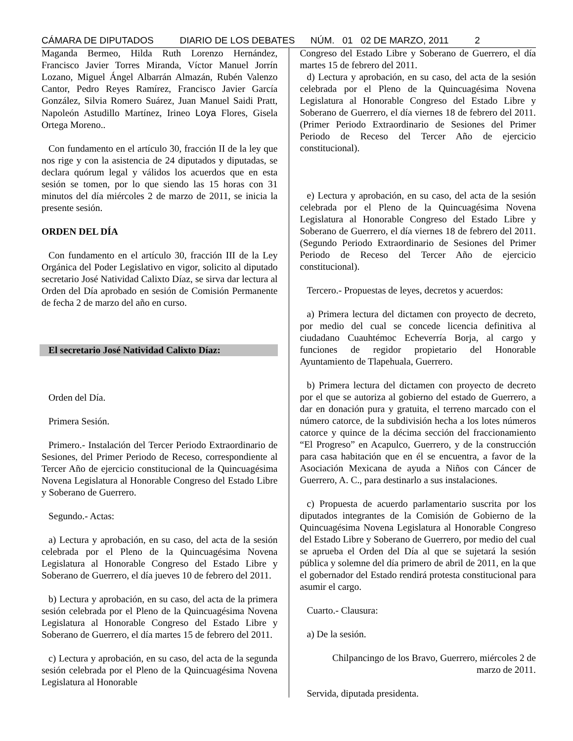CÁMARA DE DIPUTADOS DIARIO DE LOS DEBATES NÚM. 01 02 DE MARZO, 2011 2
Maganda Bermeo, Hilda Ruth Lorenzo Hernández, Francisco Javier Torres Miranda, Víctor Manuel Jorrín Lozano, Miguel Ángel Albarrán Almazán, Rubén Valenzo Cantor, Pedro Reyes Ramírez, Francisco Javier García González, Silvia Romero Suárez, Juan Manuel Saidi Pratt, Napoleón Astudillo Martínez, Irineo Loya Flores, Gisela Ortega Moreno..
Con fundamento en el artículo 30, fracción II de la ley que nos rige y con la asistencia de 24 diputados y diputadas, se declara quórum legal y válidos los acuerdos que en esta sesión se tomen, por lo que siendo las 15 horas con 31 minutos del día miércoles 2 de marzo de 2011, se inicia la presente sesión.
ORDEN DEL DÍA
Con fundamento en el artículo 30, fracción III de la Ley Orgánica del Poder Legislativo en vigor, solicito al diputado secretario José Natividad Calixto Díaz, se sirva dar lectura al Orden del Día aprobado en sesión de Comisión Permanente de fecha 2 de marzo del año en curso.
El secretario José Natividad Calixto Díaz:
Orden del Día.
Primera Sesión.
Primero.- Instalación del Tercer Periodo Extraordinario de Sesiones, del Primer Periodo de Receso, correspondiente al Tercer Año de ejercicio constitucional de la Quincuagésima Novena Legislatura al Honorable Congreso del Estado Libre y Soberano de Guerrero.
Segundo.- Actas:
a) Lectura y aprobación, en su caso, del acta de la sesión celebrada por el Pleno de la Quincuagésima Novena Legislatura al Honorable Congreso del Estado Libre y Soberano de Guerrero, el día jueves 10 de febrero del 2011.
b) Lectura y aprobación, en su caso, del acta de la primera sesión celebrada por el Pleno de la Quincuagésima Novena Legislatura al Honorable Congreso del Estado Libre y Soberano de Guerrero, el día martes 15 de febrero del 2011.
c) Lectura y aprobación, en su caso, del acta de la segunda sesión celebrada por el Pleno de la Quincuagésima Novena Legislatura al Honorable
Congreso del Estado Libre y Soberano de Guerrero, el día martes 15 de febrero del 2011.
d) Lectura y aprobación, en su caso, del acta de la sesión celebrada por el Pleno de la Quincuagésima Novena Legislatura al Honorable Congreso del Estado Libre y Soberano de Guerrero, el día viernes 18 de febrero del 2011. (Primer Periodo Extraordinario de Sesiones del Primer Periodo de Receso del Tercer Año de ejercicio constitucional).
e) Lectura y aprobación, en su caso, del acta de la sesión celebrada por el Pleno de la Quincuagésima Novena Legislatura al Honorable Congreso del Estado Libre y Soberano de Guerrero, el día viernes 18 de febrero del 2011. (Segundo Periodo Extraordinario de Sesiones del Primer Periodo de Receso del Tercer Año de ejercicio constitucional).
Tercero.- Propuestas de leyes, decretos y acuerdos:
a) Primera lectura del dictamen con proyecto de decreto, por medio del cual se concede licencia definitiva al ciudadano Cuauhtémoc Echeverría Borja, al cargo y funciones de regidor propietario del Honorable Ayuntamiento de Tlapehuala, Guerrero.
b) Primera lectura del dictamen con proyecto de decreto por el que se autoriza al gobierno del estado de Guerrero, a dar en donación pura y gratuita, el terreno marcado con el número catorce, de la subdivisión hecha a los lotes números catorce y quince de la décima sección del fraccionamiento “El Progreso” en Acapulco, Guerrero, y de la construcción para casa habitación que en él se encuentra, a favor de la Asociación Mexicana de ayuda a Niños con Cáncer de Guerrero, A. C., para destinarlo a sus instalaciones.
c) Propuesta de acuerdo parlamentario suscrita por los diputados integrantes de la Comisión de Gobierno de la Quincuagésima Novena Legislatura al Honorable Congreso del Estado Libre y Soberano de Guerrero, por medio del cual se aprueba el Orden del Día al que se sujetará la sesión pública y solemne del día primero de abril de 2011, en la que el gobernador del Estado rendirá protesta constitucional para asumir el cargo.
Cuarto.- Clausura:
a) De la sesión.
Chilpancingo de los Bravo, Guerrero, miércoles 2 de marzo de 2011.
Servida, diputada presidenta.